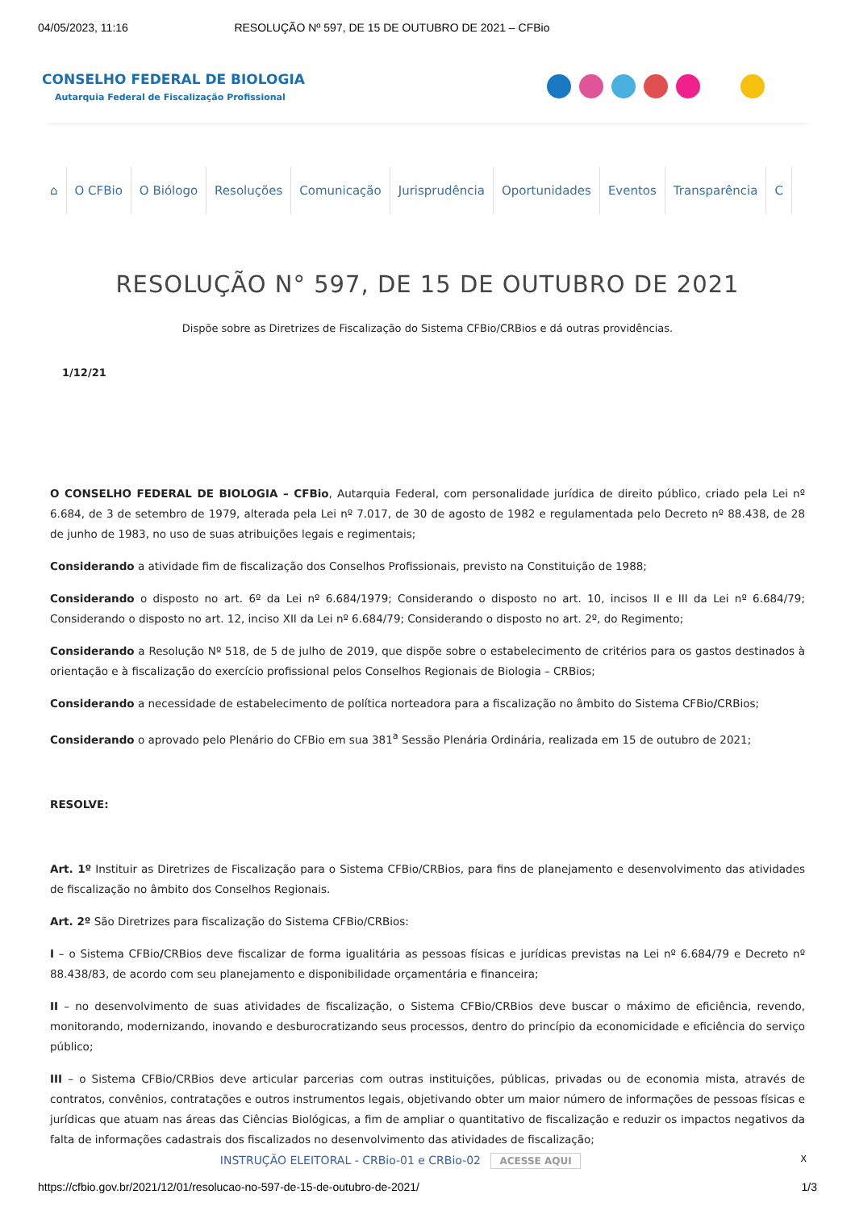04/05/2023, 11:16 RESOLUÇÃO Nº 597, DE 15 DE OUTUBRO DE 2021 – CFBio
CONSELHO FEDERAL DE BIOLOGIA
Autarquia Federal de Fiscalização Profissional
⌂ O CFBio O Biólogo Resoluções Comunicação Jurisprudência Oportunidades Eventos Transparência C
RESOLUÇÃO N° 597, DE 15 DE OUTUBRO DE 2021
Dispõe sobre as Diretrizes de Fiscalização do Sistema CFBio/CRBios e dá outras providências.
1/12/21
O CONSELHO FEDERAL DE BIOLOGIA – CFBio, Autarquia Federal, com personalidade jurídica de direito público, criado pela Lei nº 6.684, de 3 de setembro de 1979, alterada pela Lei nº 7.017, de 30 de agosto de 1982 e regulamentada pelo Decreto nº 88.438, de 28 de junho de 1983, no uso de suas atribuições legais e regimentais;
Considerando a atividade fim de fiscalização dos Conselhos Profissionais, previsto na Constituição de 1988;
Considerando o disposto no art. 6º da Lei nº 6.684/1979; Considerando o disposto no art. 10, incisos II e III da Lei nº 6.684/79; Considerando o disposto no art. 12, inciso XII da Lei nº 6.684/79; Considerando o disposto no art. 2º, do Regimento;
Considerando a Resolução Nº 518, de 5 de julho de 2019, que dispõe sobre o estabelecimento de critérios para os gastos destinados à orientação e à fiscalização do exercício profissional pelos Conselhos Regionais de Biologia – CRBios;
Considerando a necessidade de estabelecimento de política norteadora para a fiscalização no âmbito do Sistema CFBio/CRBios;
Considerando o aprovado pelo Plenário do CFBio em sua 381<sup>a</sup> Sessão Plenária Ordinária, realizada em 15 de outubro de 2021;
RESOLVE:
Art. 1º Instituir as Diretrizes de Fiscalização para o Sistema CFBio/CRBios, para fins de planejamento e desenvolvimento das atividades de fiscalização no âmbito dos Conselhos Regionais.
Art. 2º São Diretrizes para fiscalização do Sistema CFBio/CRBios:
I – o Sistema CFBio/CRBios deve fiscalizar de forma igualitária as pessoas físicas e jurídicas previstas na Lei nº 6.684/79 e Decreto nº 88.438/83, de acordo com seu planejamento e disponibilidade orçamentária e financeira;
II – no desenvolvimento de suas atividades de fiscalização, o Sistema CFBio/CRBios deve buscar o máximo de eficiência, revendo, monitorando, modernizando, inovando e desburocratizando seus processos, dentro do princípio da economicidade e eficiência do serviço público;
III – o Sistema CFBio/CRBios deve articular parcerias com outras instituições, públicas, privadas ou de economia mista, através de contratos, convênios, contratações e outros instrumentos legais, objetivando obter um maior número de informações de pessoas físicas e jurídicas que atuam nas áreas das Ciências Biológicas, a fim de ampliar o quantitativo de fiscalização e reduzir os impactos negativos da falta de informações cadastrais dos fiscalizados no desenvolvimento das atividades de fiscalização;
INSTRUÇÃO ELEITORAL - CRBio-01 e CRBio-02 ACESSE AQUI X
https://cfbio.gov.br/2021/12/01/resolucao-no-597-de-15-de-outubro-de-2021/ 1/3